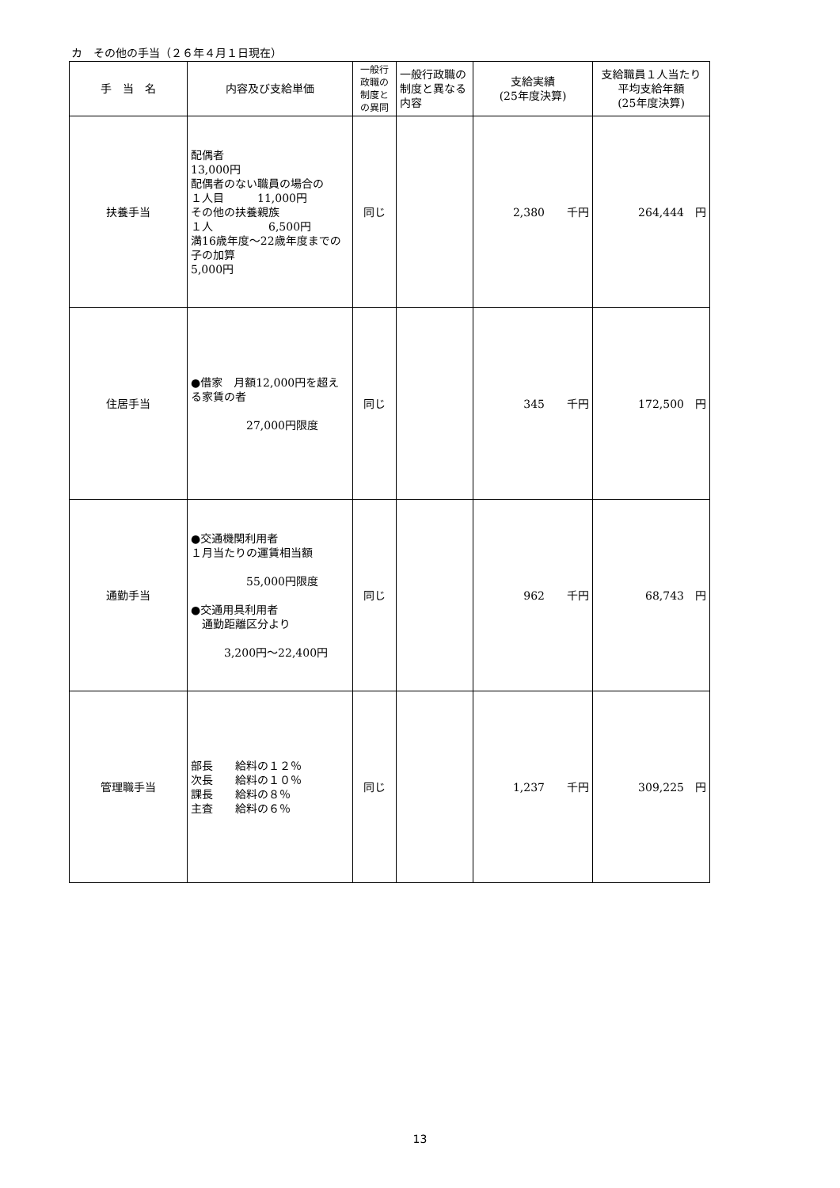カ　その他の手当（２６年４月１日現在）
| 手 当 名 | 内容及び支給単価 | 一般行政職の制度との異同 | 一般行政職の制度と異なる内容 | 支給実績 (25年度決算) | 支給職員１人当たり平均支給年額 (25年度決算) |
| --- | --- | --- | --- | --- | --- |
| 扶養手当 | 配偶者 13,000円 配偶者のない職員の場合の １人目 11,000円 その他の扶養親族 １人 6,500円 満16歳年度～22歳年度までの子の加算 5,000円 | 同じ | | 2,380 千円 | 264,444 円 |
| 住居手当 | ●借家 月額12,000円を超える家賃の者 27,000円限度 | 同じ | | 345 千円 | 172,500 円 |
| 通勤手当 | ●交通機関利用者 １月当たりの運賃相当額 55,000円限度 ●交通用具利用者 通勤距離区分より 3,200円～22,400円 | 同じ | | 962 千円 | 68,743 円 |
| 管理職手当 | 部長 給料の１２％ 次長 給料の１０％ 課長 給料の８％ 主査 給料の６％ | 同じ | | 1,237 千円 | 309,225 円 |
13